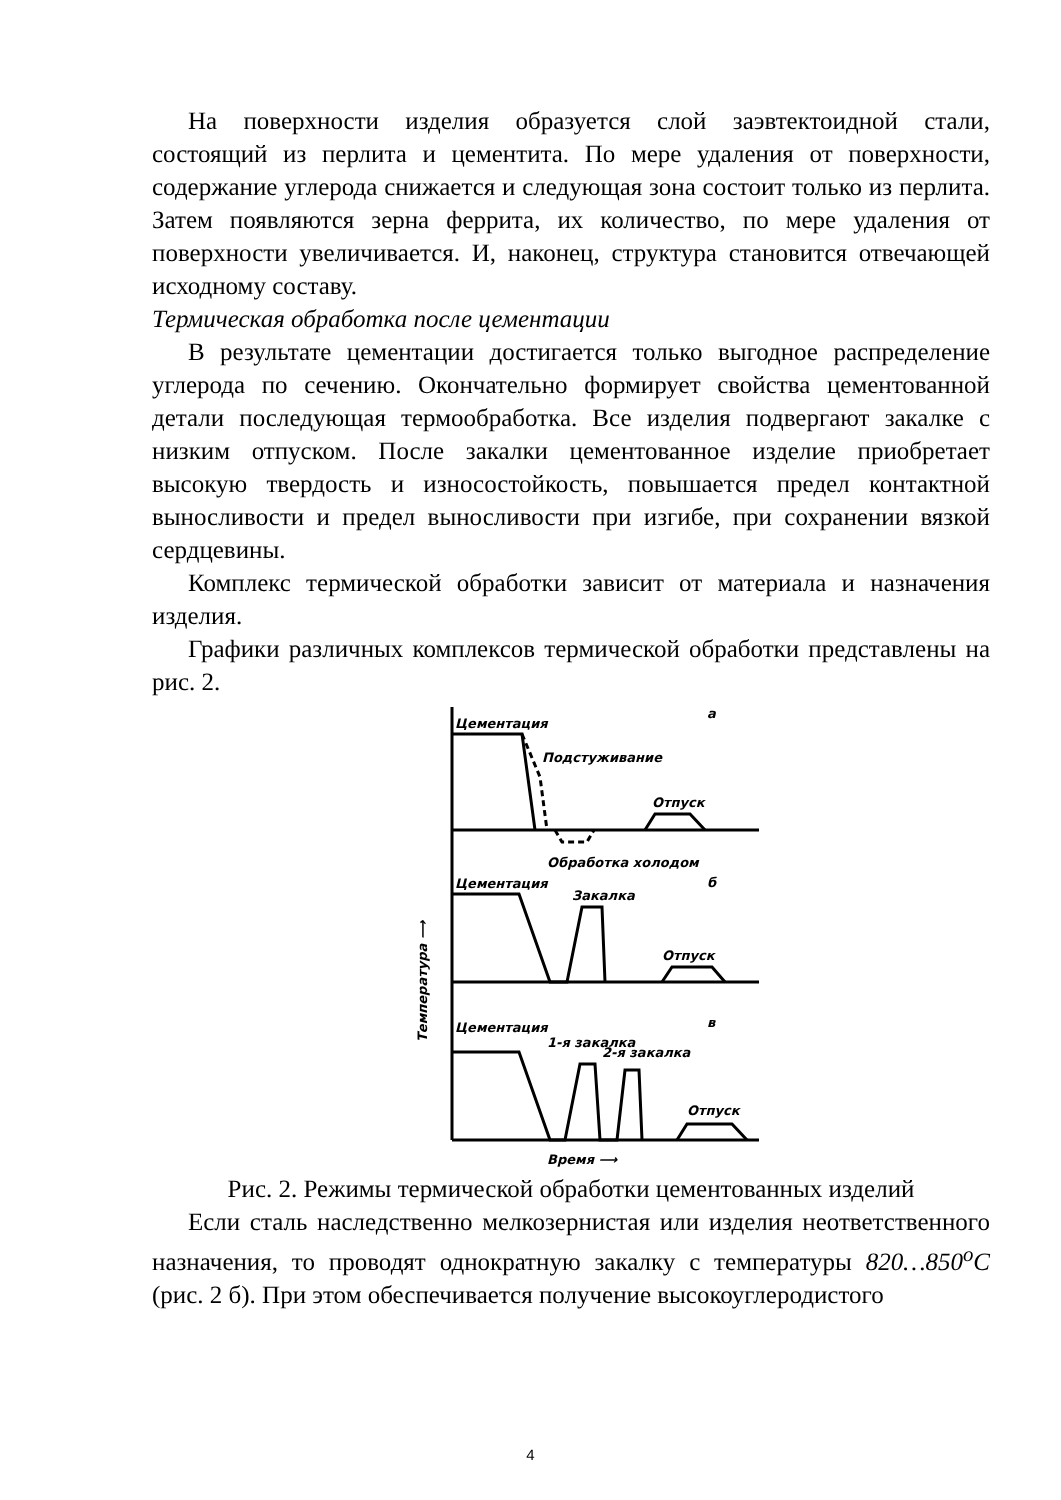На поверхности изделия образуется слой заэвтектоидной стали, состоящий из перлита и цементита. По мере удаления от поверхности, содержание углерода снижается и следующая зона состоит только из перлита. Затем появляются зерна феррита, их количество, по мере удаления от поверхности увеличивается. И, наконец, структура становится отвечающей исходному составу.
Термическая обработка после цементации
В результате цементации достигается только выгодное распределение углерода по сечению. Окончательно формирует свойства цементованной детали последующая термообработка. Все изделия подвергают закалке с низким отпуском. После закалки цементованное изделие приобретает высокую твердость и износостойкость, повышается предел контактной выносливости и предел выносливости при изгибе, при сохранении вязкой сердцевины.
Комплекс термической обработки зависит от материала и назначения изделия.
Графики различных комплексов термической обработки представлены на рис. 2.
Цементация
а
Подстуживание
Отпуск
Обработка холодом
б
Цементация
Закалка
Отпуск
в
Цементация
1-я закалка
2-я закалка
Отпуск
Время ⟶
Температура ⟶
Рис. 2. Режимы термической обработки цементованных изделий
Если сталь наследственно мелкозернистая или изделия неответственного назначения, то проводят однократную закалку с температуры 820…850<sup>o</sup>С (рис. 2 б). При этом обеспечивается получение высокоуглеродистого
4